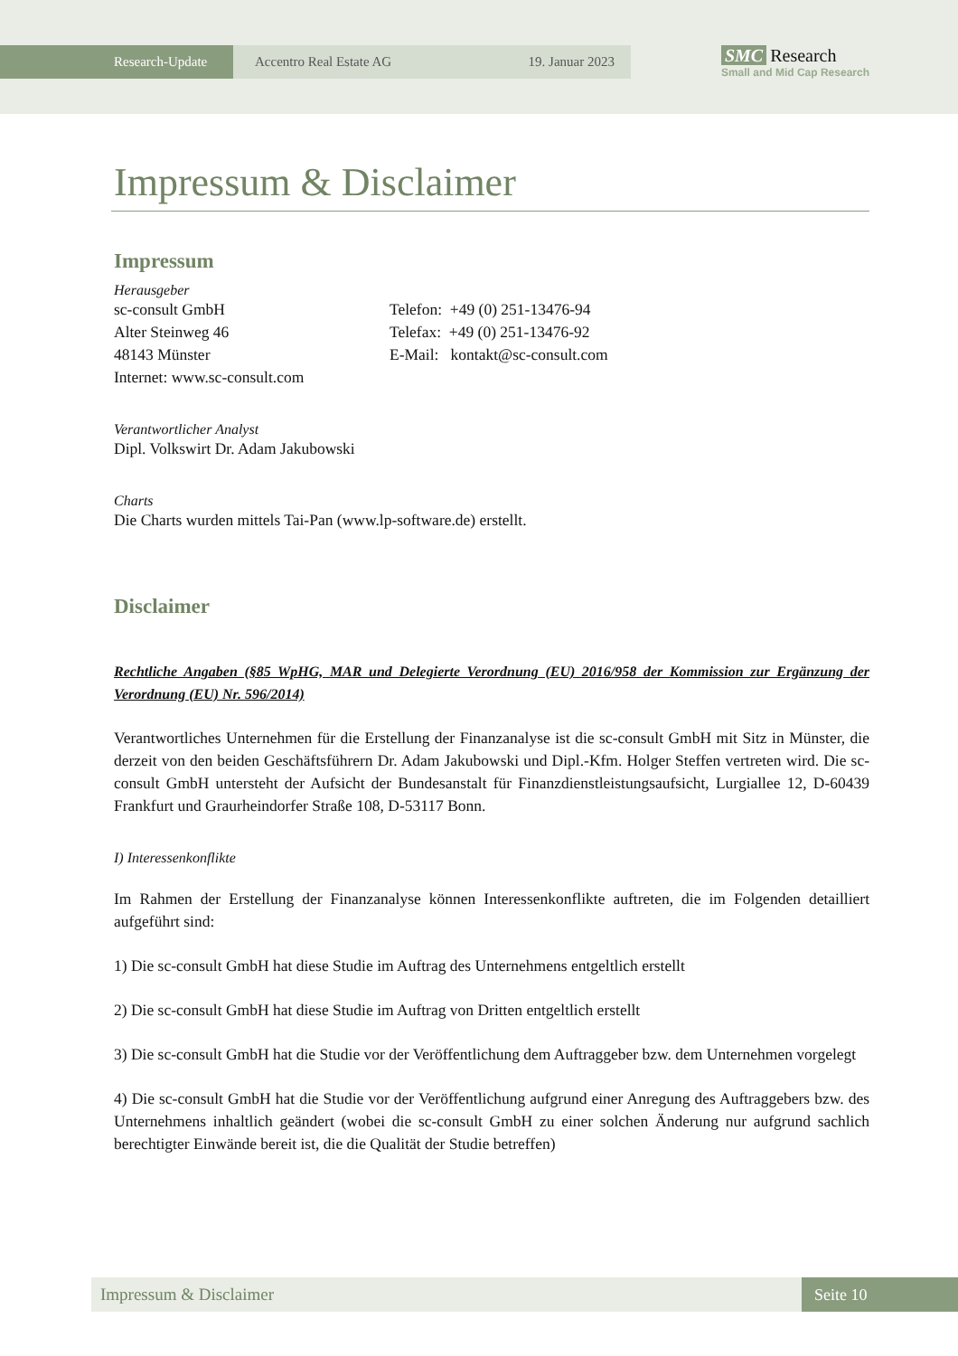Research-Update Accentro Real Estate AG 19. Januar 2023
SMC Research
Small and Mid Cap Research
Impressum & Disclaimer
Impressum
Herausgeber
sc-consult GmbH
Alter Steinweg 46
48143 Münster
Internet: www.sc-consult.com
Telefon: +49 (0) 251-13476-94
Telefax: +49 (0) 251-13476-92
E-Mail: kontakt@sc-consult.com
Verantwortlicher Analyst
Dipl. Volkswirt Dr. Adam Jakubowski
Charts
Die Charts wurden mittels Tai-Pan (www.lp-software.de) erstellt.
Disclaimer
Rechtliche Angaben (§85 WpHG, MAR und Delegierte Verordnung (EU) 2016/958 der Kommission zur Ergänzung der Verordnung (EU) Nr. 596/2014)
Verantwortliches Unternehmen für die Erstellung der Finanzanalyse ist die sc-consult GmbH mit Sitz in Münster, die derzeit von den beiden Geschäftsführern Dr. Adam Jakubowski und Dipl.-Kfm. Holger Steffen vertreten wird. Die sc-consult GmbH untersteht der Aufsicht der Bundesanstalt für Finanzdienstleistungsaufsicht, Lurgiallee 12, D-60439 Frankfurt und Graurheindorfer Straße 108, D-53117 Bonn.
I) Interessenkonflikte
Im Rahmen der Erstellung der Finanzanalyse können Interessenkonflikte auftreten, die im Folgenden detailliert aufgeführt sind:
1) Die sc-consult GmbH hat diese Studie im Auftrag des Unternehmens entgeltlich erstellt
2) Die sc-consult GmbH hat diese Studie im Auftrag von Dritten entgeltlich erstellt
3) Die sc-consult GmbH hat die Studie vor der Veröffentlichung dem Auftraggeber bzw. dem Unternehmen vorgelegt
4) Die sc-consult GmbH hat die Studie vor der Veröffentlichung aufgrund einer Anregung des Auftraggebers bzw. des Unternehmens inhaltlich geändert (wobei die sc-consult GmbH zu einer solchen Änderung nur aufgrund sachlich berechtigter Einwände bereit ist, die die Qualität der Studie betreffen)
Impressum & Disclaimer Seite 10